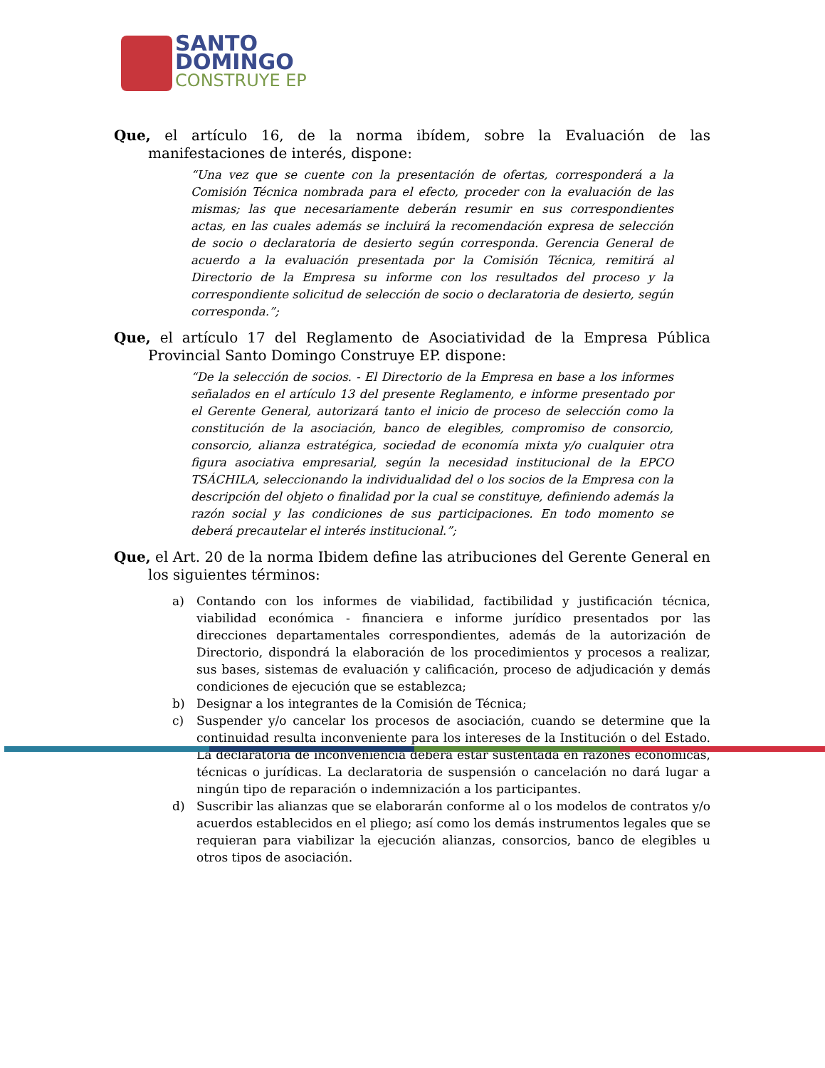SANTO
DOMINGO
CONSTRUYE EP
Que, el artículo 16, de la norma ibídem, sobre la Evaluación de las manifestaciones de interés, dispone:
“Una vez que se cuente con la presentación de ofertas, corresponderá a la Comisión Técnica nombrada para el efecto, proceder con la evaluación de las mismas; las que necesariamente deberán resumir en sus correspondientes actas, en las cuales además se incluirá la recomendación expresa de selección de socio o declaratoria de desierto según corresponda. Gerencia General de acuerdo a la evaluación presentada por la Comisión Técnica, remitirá al Directorio de la Empresa su informe con los resultados del proceso y la correspondiente solicitud de selección de socio o declaratoria de desierto, según corresponda.”;
Que, el artículo 17 del Reglamento de Asociatividad de la Empresa Pública Provincial Santo Domingo Construye EP. dispone:
“De la selección de socios. - El Directorio de la Empresa en base a los informes señalados en el artículo 13 del presente Reglamento, e informe presentado por el Gerente General, autorizará tanto el inicio de proceso de selección como la constitución de la asociación, banco de elegibles, compromiso de consorcio, consorcio, alianza estratégica, sociedad de economía mixta y/o cualquier otra figura asociativa empresarial, según la necesidad institucional de la EPCO TSÁCHILA, seleccionando la individualidad del o los socios de la Empresa con la descripción del objeto o finalidad por la cual se constituye, definiendo además la razón social y las condiciones de sus participaciones. En todo momento se deberá precautelar el interés institucional.”;
Que, el Art. 20 de la norma Ibidem define las atribuciones del Gerente General en los siguientes términos:
a) Contando con los informes de viabilidad, factibilidad y justificación técnica, viabilidad económica - financiera e informe jurídico presentados por las direcciones departamentales correspondientes, además de la autorización de Directorio, dispondrá la elaboración de los procedimientos y procesos a realizar, sus bases, sistemas de evaluación y calificación, proceso de adjudicación y demás condiciones de ejecución que se establezca;
b) Designar a los integrantes de la Comisión de Técnica;
c) Suspender y/o cancelar los procesos de asociación, cuando se determine que la continuidad resulta inconveniente para los intereses de la Institución o del Estado. La declaratoria de inconveniencia deberá estar sustentada en razones económicas, técnicas o jurídicas. La declaratoria de suspensión o cancelación no dará lugar a ningún tipo de reparación o indemnización a los participantes.
d) Suscribir las alianzas que se elaborarán conforme al o los modelos de contratos y/o acuerdos establecidos en el pliego; así como los demás instrumentos legales que se requieran para viabilizar la ejecución alianzas, consorcios, banco de elegibles u otros tipos de asociación.